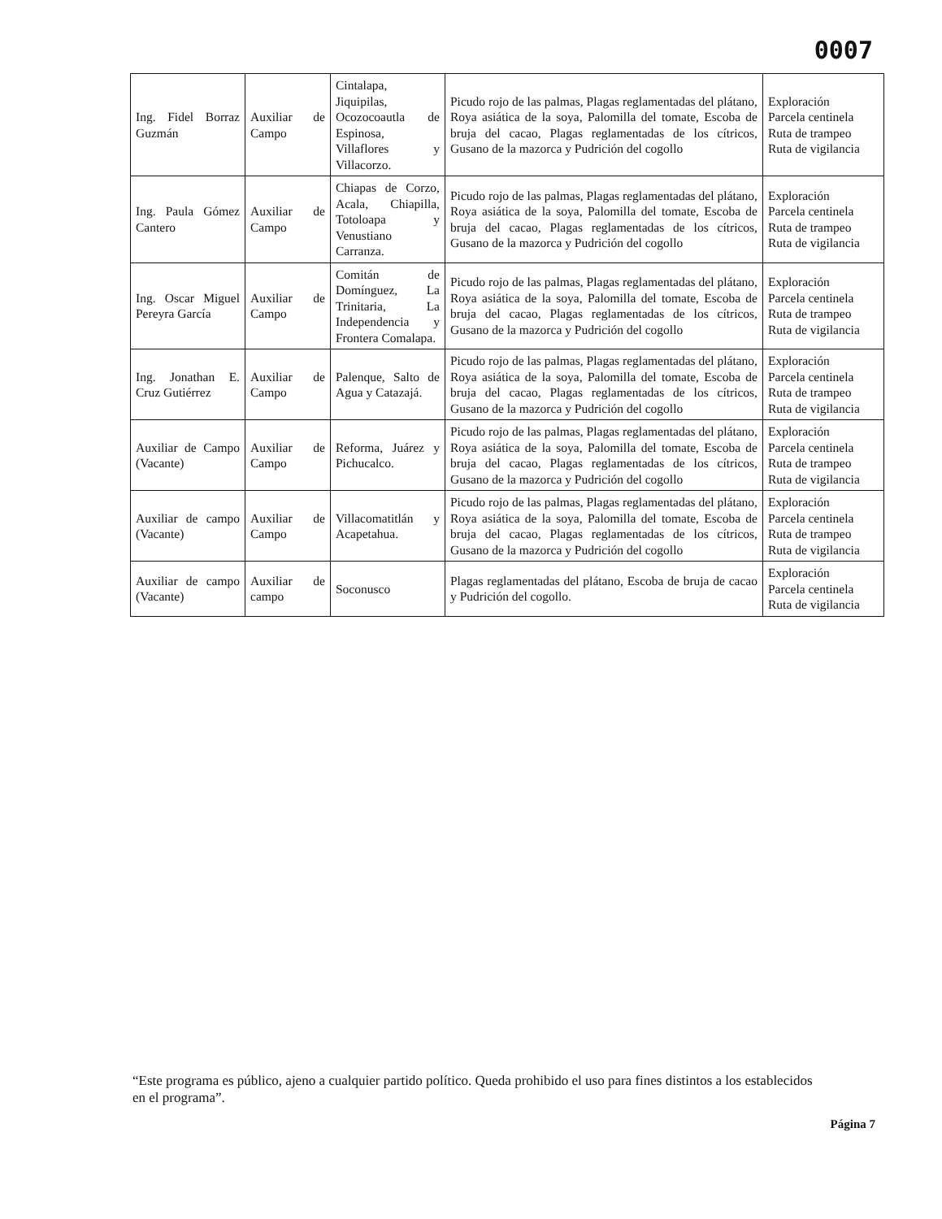0007
| Ing. Fidel Borraz Guzmán | Auxiliar de Campo | Cintalapa, Jiquipilas, Ocozocoautla de Espinosa, Villaflores y Villacorzo. | Picudo rojo de las palmas, Plagas reglamentadas del plátano, Roya asiática de la soya, Palomilla del tomate, Escoba de bruja del cacao, Plagas reglamentadas de los cítricos, Gusano de la mazorca y Pudrición del cogollo | Exploración Parcela centinela Ruta de trampeo Ruta de vigilancia |
| Ing. Paula Gómez Cantero | Auxiliar de Campo | Chiapas de Corzo, Acala, Chiapilla, Totoloapa y Venustiano Carranza. | Picudo rojo de las palmas, Plagas reglamentadas del plátano, Roya asiática de la soya, Palomilla del tomate, Escoba de bruja del cacao, Plagas reglamentadas de los cítricos, Gusano de la mazorca y Pudrición del cogollo | Exploración Parcela centinela Ruta de trampeo Ruta de vigilancia |
| Ing. Oscar Miguel Pereyra García | Auxiliar de Campo | Comitán de Domínguez, La Trinitaria, La Independencia y Frontera Comalapa. | Picudo rojo de las palmas, Plagas reglamentadas del plátano, Roya asiática de la soya, Palomilla del tomate, Escoba de bruja del cacao, Plagas reglamentadas de los cítricos, Gusano de la mazorca y Pudrición del cogollo | Exploración Parcela centinela Ruta de trampeo Ruta de vigilancia |
| Ing. Jonathan E. Cruz Gutiérrez | Auxiliar de Campo | Palenque, Salto de Agua y Catazajá. | Picudo rojo de las palmas, Plagas reglamentadas del plátano, Roya asiática de la soya, Palomilla del tomate, Escoba de bruja del cacao, Plagas reglamentadas de los cítricos, Gusano de la mazorca y Pudrición del cogollo | Exploración Parcela centinela Ruta de trampeo Ruta de vigilancia |
| Auxiliar de Campo (Vacante) | Auxiliar de Campo | Reforma, Juárez y Pichucalco. | Picudo rojo de las palmas, Plagas reglamentadas del plátano, Roya asiática de la soya, Palomilla del tomate, Escoba de bruja del cacao, Plagas reglamentadas de los cítricos, Gusano de la mazorca y Pudrición del cogollo | Exploración Parcela centinela Ruta de trampeo Ruta de vigilancia |
| Auxiliar de campo (Vacante) | Auxiliar de Campo | Villacomatitlán y Acapetahua. | Picudo rojo de las palmas, Plagas reglamentadas del plátano, Roya asiática de la soya, Palomilla del tomate, Escoba de bruja del cacao, Plagas reglamentadas de los cítricos, Gusano de la mazorca y Pudrición del cogollo | Exploración Parcela centinela Ruta de trampeo Ruta de vigilancia |
| Auxiliar de campo (Vacante) | Auxiliar de campo | Soconusco | Plagas reglamentadas del plátano, Escoba de bruja de cacao y Pudrición del cogollo. | Exploración Parcela centinela Ruta de vigilancia |
“Este programa es público, ajeno a cualquier partido político. Queda prohibido el uso para fines distintos a los establecidos en el programa”.
Página 7